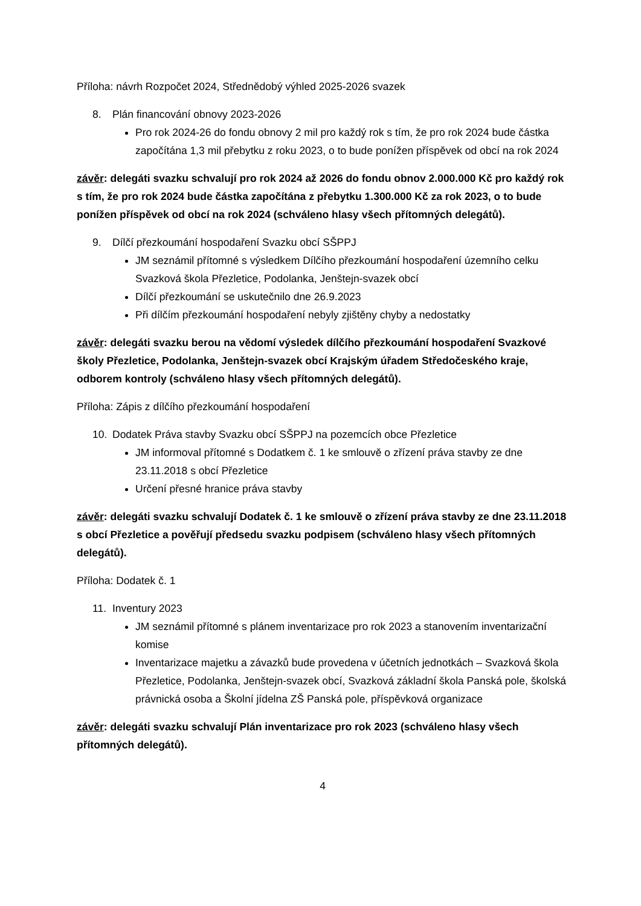Příloha: návrh Rozpočet 2024, Střednědobý výhled 2025-2026 svazek
8. Plán financování obnovy 2023-2026
Pro rok 2024-26 do fondu obnovy 2 mil pro každý rok s tím, že pro rok 2024 bude částka započítána 1,3 mil přebytku z roku 2023, o to bude ponížen příspěvek od obcí na rok 2024
závěr: delegáti svazku schvalují pro rok 2024 až 2026 do fondu obnov 2.000.000 Kč pro každý rok s tím, že pro rok 2024 bude částka započítána z přebytku 1.300.000 Kč za rok 2023, o to bude ponížen příspěvek od obcí na rok 2024 (schváleno hlasy všech přítomných delegátů).
9. Dílčí přezkoumání hospodaření Svazku obcí SŠPPJ
JM seznámil přítomné s výsledkem Dílčího přezkoumání hospodaření územního celku Svazková škola Přezletice, Podolanka, Jenštejn-svazek obcí
Dílčí přezkoumání se uskutečnilo dne 26.9.2023
Při dílčím přezkoumání hospodaření nebyly zjištěny chyby a nedostatky
závěr: delegáti svazku berou na vědomí výsledek dílčího přezkoumání hospodaření Svazkové školy Přezletice, Podolanka, Jenštejn-svazek obcí Krajským úřadem Středočeského kraje, odborem kontroly (schváleno hlasy všech přítomných delegátů).
Příloha: Zápis z dílčího přezkoumání hospodaření
10. Dodatek Práva stavby Svazku obcí SŠPPJ na pozemcích obce Přezletice
JM informoval přítomné s Dodatkem č. 1 ke smlouvě o zřízení práva stavby ze dne 23.11.2018 s obcí Přezletice
Určení přesné hranice práva stavby
závěr: delegáti svazku schvalují Dodatek č. 1 ke smlouvě o zřízení práva stavby ze dne 23.11.2018 s obcí Přezletice a pověřují předsedu svazku podpisem (schváleno hlasy všech přítomných delegátů).
Příloha: Dodatek č. 1
11. Inventury 2023
JM seznámil přítomné s plánem inventarizace pro rok 2023 a stanovením inventarizační komise
Inventarizace majetku a závazků bude provedena v účetních jednotkách – Svazková škola Přezletice, Podolanka, Jenštejn-svazek obcí, Svazková základní škola Panská pole, školská právnická osoba a Školní jídelna ZŠ Panská pole, příspěvková organizace
závěr: delegáti svazku schvalují Plán inventarizace pro rok 2023 (schváleno hlasy všech přítomných delegátů).
4